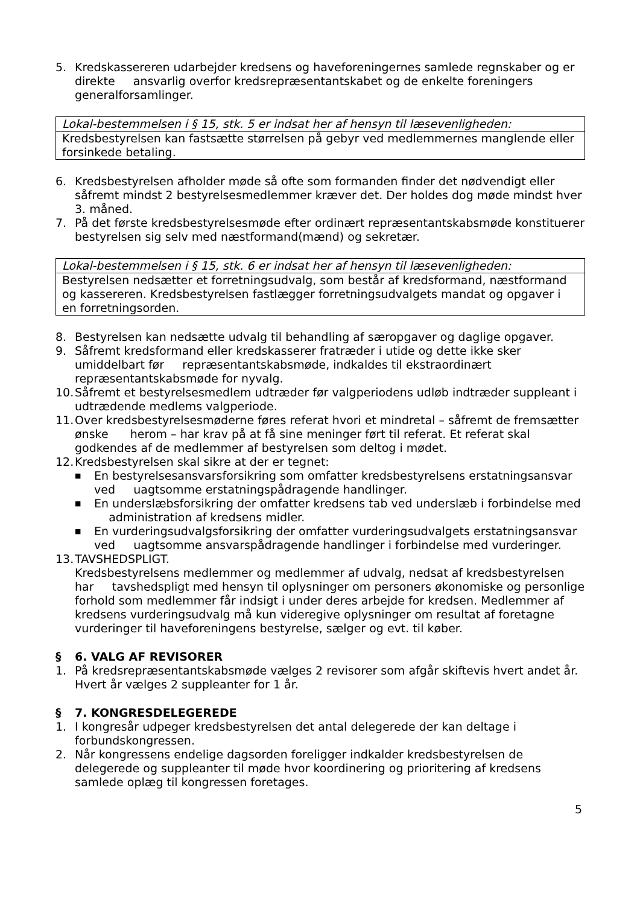5. Kredskassereren udarbejder kredsens og haveforeningernes samlede regnskaber og er direkte ansvarlig overfor kredsrepræsentantskabet og de enkelte foreningers generalforsamlinger.
| Lokal-bestemmelsen i § 15, stk. 5 er indsat her af hensyn til læsevenligheden: |
| Kredsbestyrelsen kan fastsætte størrelsen på gebyr ved medlemmernes manglende eller forsinkede betaling. |
6. Kredsbestyrelsen afholder møde så ofte som formanden finder det nødvendigt eller såfremt mindst 2 bestyrelsesmedlemmer kræver det. Der holdes dog møde mindst hver 3. måned.
7. På det første kredsbestyrelsesmøde efter ordinært repræsentantskabsmøde konstituerer bestyrelsen sig selv med næstformand(mænd) og sekretær.
| Lokal-bestemmelsen i § 15, stk. 6 er indsat her af hensyn til læsevenligheden: |
| Bestyrelsen nedsætter et forretningsudvalg, som består af kredsformand, næstformand og kassereren. Kredsbestyrelsen fastlægger forretningsudvalgets mandat og opgaver i en forretningsorden. |
8. Bestyrelsen kan nedsætte udvalg til behandling af særopgaver og daglige opgaver.
9. Såfremt kredsformand eller kredskasserer fratræder i utide og dette ikke sker umiddelbart før repræsentantskabsmøde, indkaldes til ekstraordinært repræsentantskabsmøde for nyvalg.
10. Såfremt et bestyrelsesmedlem udtræder før valgperiodens udløb indtræder suppleant i udtrædende medlems valgperiode.
11. Over kredsbestyrelsesmøderne føres referat hvori et mindretal – såfremt de fremsætter ønske herom – har krav på at få sine meninger ført til referat. Et referat skal godkendes af de medlemmer af bestyrelsen som deltog i mødet.
12. Kredsbestyrelsen skal sikre at der er tegnet:
■ En bestyrelsesansvarsforsikring som omfatter kredsbestyrelsens erstatningsansvar ved uagtsomme erstatningspådragende handlinger.
■ En underslæbsforsikring der omfatter kredsens tab ved underslæb i forbindelse med administration af kredsens midler.
■ En vurderingsudvalgsforsikring der omfatter vurderingsudvalgets erstatningsansvar ved uagtsomme ansvarspådragende handlinger i forbindelse med vurderinger.
13. TAVSHEDSPLIGT.
Kredsbestyrelsens medlemmer og medlemmer af udvalg, nedsat af kredsbestyrelsen har tavshedspligt med hensyn til oplysninger om personers økonomiske og personlige forhold som medlemmer får indsigt i under deres arbejde for kredsen. Medlemmer af kredsens vurderingsudvalg må kun videregive oplysninger om resultat af foretagne vurderinger til haveforeningens bestyrelse, sælger og evt. til køber.
§ 6. VALG AF REVISORER
1. På kredsrepræsentantskabsmøde vælges 2 revisorer som afgår skiftevis hvert andet år. Hvert år vælges 2 suppleanter for 1 år.
§ 7. KONGRESDELEGEREDE
1. I kongresår udpeger kredsbestyrelsen det antal delegerede der kan deltage i forbundskongressen.
2. Når kongressens endelige dagsorden foreligger indkalder kredsbestyrelsen de delegerede og suppleanter til møde hvor koordinering og prioritering af kredsens samlede oplæg til kongressen foretages.
5